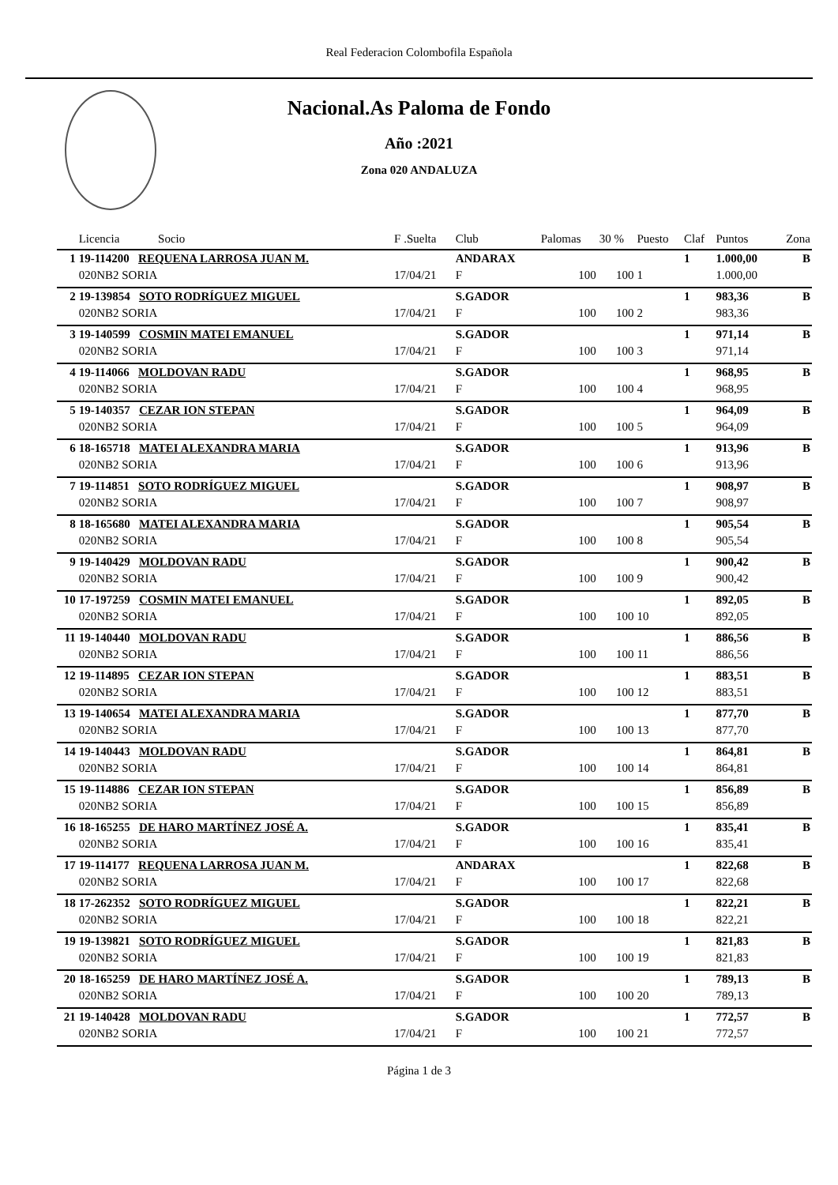Real Federacion Colombofila Española
Nacional.As Paloma de Fondo
Año :2021
Zona 020 ANDALUZA
| | Licencia Socio | F .Suelta | Club | Palomas | 30 % | Puesto | Claf | Puntos | Zona |
| --- | --- | --- | --- | --- | --- | --- | --- | --- | --- |
| 1 | 19-114200 REQUENA LARROSA JUAN M. | | ANDARAX | | | | 1 | 1.000,00 | B |
| | 020NB2 SORIA | 17/04/21 | F | 100 | 100 | 1 | | 1.000,00 | |
| 2 | 19-139854 SOTO RODRÍGUEZ MIGUEL | | S.GADOR | | | | 1 | 983,36 | B |
| | 020NB2 SORIA | 17/04/21 | F | 100 | 100 | 2 | | 983,36 | |
| 3 | 19-140599 COSMIN MATEI EMANUEL | | S.GADOR | | | | 1 | 971,14 | B |
| | 020NB2 SORIA | 17/04/21 | F | 100 | 100 | 3 | | 971,14 | |
| 4 | 19-114066 MOLDOVAN RADU | | S.GADOR | | | | 1 | 968,95 | B |
| | 020NB2 SORIA | 17/04/21 | F | 100 | 100 | 4 | | 968,95 | |
| 5 | 19-140357 CEZAR ION STEPAN | | S.GADOR | | | | 1 | 964,09 | B |
| | 020NB2 SORIA | 17/04/21 | F | 100 | 100 | 5 | | 964,09 | |
| 6 | 18-165718 MATEI ALEXANDRA MARIA | | S.GADOR | | | | 1 | 913,96 | B |
| | 020NB2 SORIA | 17/04/21 | F | 100 | 100 | 6 | | 913,96 | |
| 7 | 19-114851 SOTO RODRÍGUEZ MIGUEL | | S.GADOR | | | | 1 | 908,97 | B |
| | 020NB2 SORIA | 17/04/21 | F | 100 | 100 | 7 | | 908,97 | |
| 8 | 18-165680 MATEI ALEXANDRA MARIA | | S.GADOR | | | | 1 | 905,54 | B |
| | 020NB2 SORIA | 17/04/21 | F | 100 | 100 | 8 | | 905,54 | |
| 9 | 19-140429 MOLDOVAN RADU | | S.GADOR | | | | 1 | 900,42 | B |
| | 020NB2 SORIA | 17/04/21 | F | 100 | 100 | 9 | | 900,42 | |
| 10 | 17-197259 COSMIN MATEI EMANUEL | | S.GADOR | | | | 1 | 892,05 | B |
| | 020NB2 SORIA | 17/04/21 | F | 100 | 100 | 10 | | 892,05 | |
| 11 | 19-140440 MOLDOVAN RADU | | S.GADOR | | | | 1 | 886,56 | B |
| | 020NB2 SORIA | 17/04/21 | F | 100 | 100 | 11 | | 886,56 | |
| 12 | 19-114895 CEZAR ION STEPAN | | S.GADOR | | | | 1 | 883,51 | B |
| | 020NB2 SORIA | 17/04/21 | F | 100 | 100 | 12 | | 883,51 | |
| 13 | 19-140654 MATEI ALEXANDRA MARIA | | S.GADOR | | | | 1 | 877,70 | B |
| | 020NB2 SORIA | 17/04/21 | F | 100 | 100 | 13 | | 877,70 | |
| 14 | 19-140443 MOLDOVAN RADU | | S.GADOR | | | | 1 | 864,81 | B |
| | 020NB2 SORIA | 17/04/21 | F | 100 | 100 | 14 | | 864,81 | |
| 15 | 19-114886 CEZAR ION STEPAN | | S.GADOR | | | | 1 | 856,89 | B |
| | 020NB2 SORIA | 17/04/21 | F | 100 | 100 | 15 | | 856,89 | |
| 16 | 18-165255 DE HARO MARTÍNEZ JOSÉ A. | | S.GADOR | | | | 1 | 835,41 | B |
| | 020NB2 SORIA | 17/04/21 | F | 100 | 100 | 16 | | 835,41 | |
| 17 | 19-114177 REQUENA LARROSA JUAN M. | | ANDARAX | | | | 1 | 822,68 | B |
| | 020NB2 SORIA | 17/04/21 | F | 100 | 100 | 17 | | 822,68 | |
| 18 | 17-262352 SOTO RODRÍGUEZ MIGUEL | | S.GADOR | | | | 1 | 822,21 | B |
| | 020NB2 SORIA | 17/04/21 | F | 100 | 100 | 18 | | 822,21 | |
| 19 | 19-139821 SOTO RODRÍGUEZ MIGUEL | | S.GADOR | | | | 1 | 821,83 | B |
| | 020NB2 SORIA | 17/04/21 | F | 100 | 100 | 19 | | 821,83 | |
| 20 | 18-165259 DE HARO MARTÍNEZ JOSÉ A. | | S.GADOR | | | | 1 | 789,13 | B |
| | 020NB2 SORIA | 17/04/21 | F | 100 | 100 | 20 | | 789,13 | |
| 21 | 19-140428 MOLDOVAN RADU | | S.GADOR | | | | 1 | 772,57 | B |
| | 020NB2 SORIA | 17/04/21 | F | 100 | 100 | 21 | | 772,57 | |
Página 1 de 3